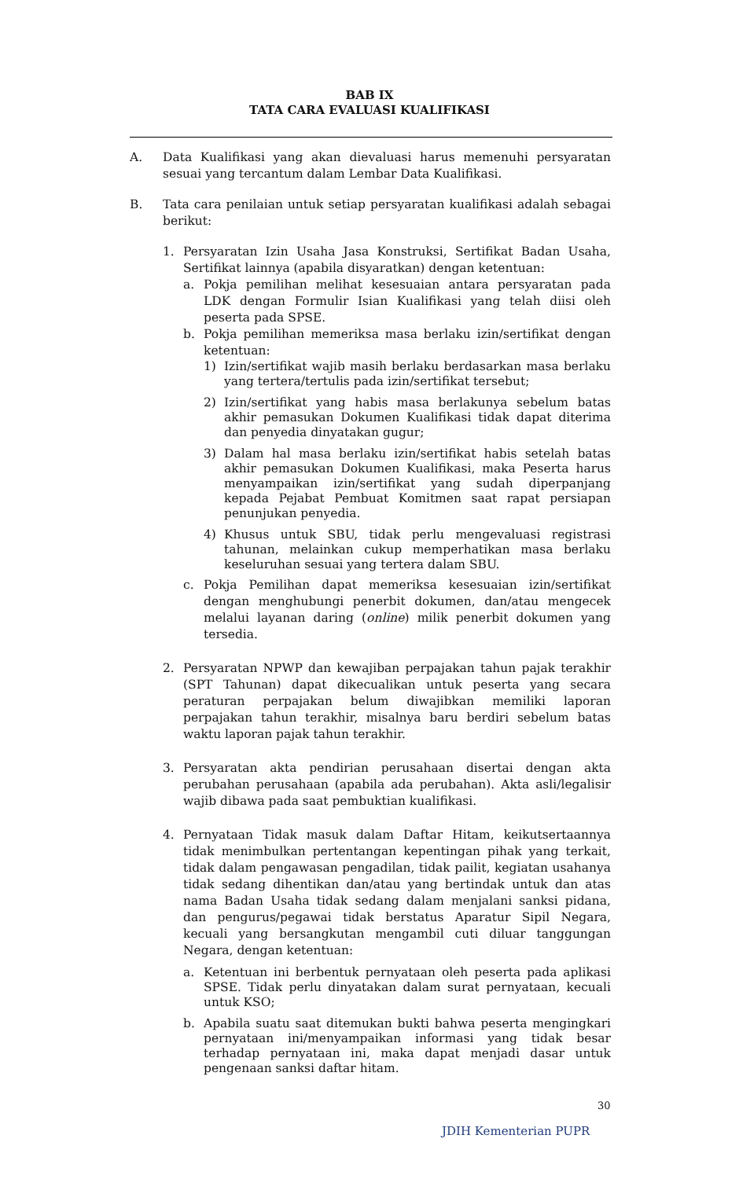BAB IX
TATA CARA EVALUASI KUALIFIKASI
A. Data Kualifikasi yang akan dievaluasi harus memenuhi persyaratan sesuai yang tercantum dalam Lembar Data Kualifikasi.
B. Tata cara penilaian untuk setiap persyaratan kualifikasi adalah sebagai berikut:
1. Persyaratan Izin Usaha Jasa Konstruksi, Sertifikat Badan Usaha, Sertifikat lainnya (apabila disyaratkan) dengan ketentuan:
a. Pokja pemilihan melihat kesesuaian antara persyaratan pada LDK dengan Formulir Isian Kualifikasi yang telah diisi oleh peserta pada SPSE.
b. Pokja pemilihan memeriksa masa berlaku izin/sertifikat dengan ketentuan:
1) Izin/sertifikat wajib masih berlaku berdasarkan masa berlaku yang tertera/tertulis pada izin/sertifikat tersebut;
2) Izin/sertifikat yang habis masa berlakunya sebelum batas akhir pemasukan Dokumen Kualifikasi tidak dapat diterima dan penyedia dinyatakan gugur;
3) Dalam hal masa berlaku izin/sertifikat habis setelah batas akhir pemasukan Dokumen Kualifikasi, maka Peserta harus menyampaikan izin/sertifikat yang sudah diperpanjang kepada Pejabat Pembuat Komitmen saat rapat persiapan penunjukan penyedia.
4) Khusus untuk SBU, tidak perlu mengevaluasi registrasi tahunan, melainkan cukup memperhatikan masa berlaku keseluruhan sesuai yang tertera dalam SBU.
c. Pokja Pemilihan dapat memeriksa kesesuaian izin/sertifikat dengan menghubungi penerbit dokumen, dan/atau mengecek melalui layanan daring (online) milik penerbit dokumen yang tersedia.
2. Persyaratan NPWP dan kewajiban perpajakan tahun pajak terakhir (SPT Tahunan) dapat dikecualikan untuk peserta yang secara peraturan perpajakan belum diwajibkan memiliki laporan perpajakan tahun terakhir, misalnya baru berdiri sebelum batas waktu laporan pajak tahun terakhir.
3. Persyaratan akta pendirian perusahaan disertai dengan akta perubahan perusahaan (apabila ada perubahan). Akta asli/legalisir wajib dibawa pada saat pembuktian kualifikasi.
4. Pernyataan Tidak masuk dalam Daftar Hitam, keikutsertaannya tidak menimbulkan pertentangan kepentingan pihak yang terkait, tidak dalam pengawasan pengadilan, tidak pailit, kegiatan usahanya tidak sedang dihentikan dan/atau yang bertindak untuk dan atas nama Badan Usaha tidak sedang dalam menjalani sanksi pidana, dan pengurus/pegawai tidak berstatus Aparatur Sipil Negara, kecuali yang bersangkutan mengambil cuti diluar tanggungan Negara, dengan ketentuan:
a. Ketentuan ini berbentuk pernyataan oleh peserta pada aplikasi SPSE. Tidak perlu dinyatakan dalam surat pernyataan, kecuali untuk KSO;
b. Apabila suatu saat ditemukan bukti bahwa peserta mengingkari pernyataan ini/menyampaikan informasi yang tidak besar terhadap pernyataan ini, maka dapat menjadi dasar untuk pengenaan sanksi daftar hitam.
30
JDIH Kementerian PUPR